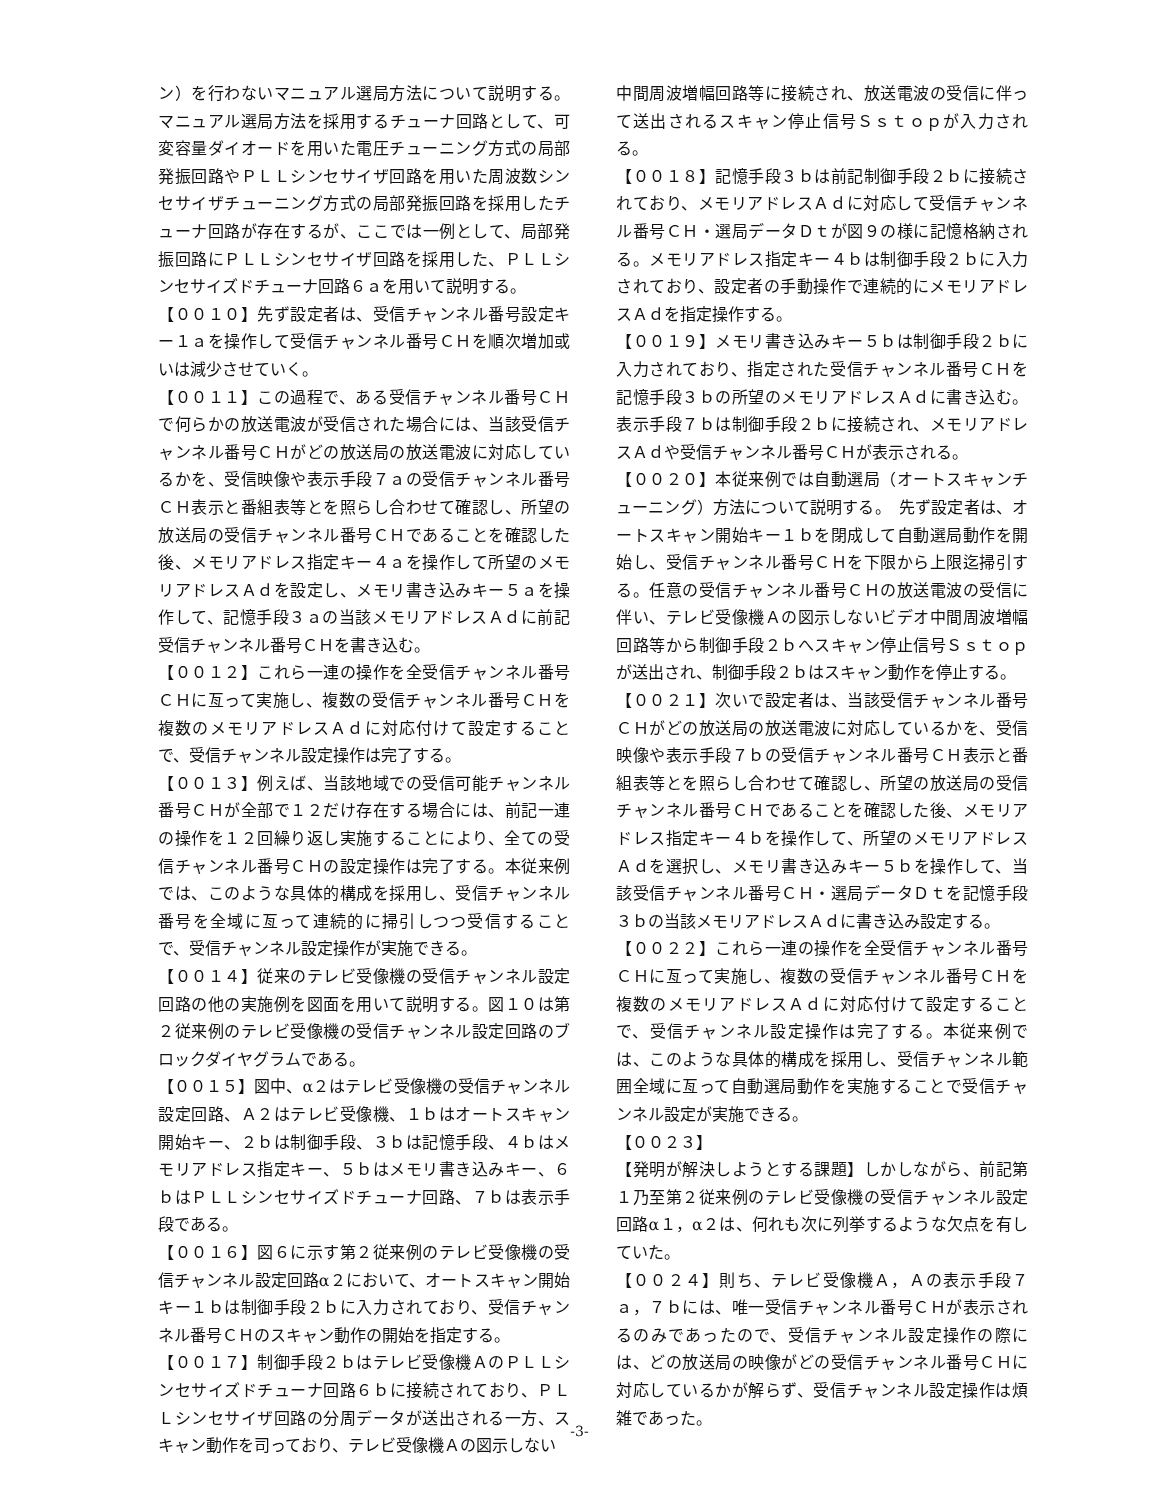ン）を行わないマニュアル選局方法について説明する。マニュアル選局方法を採用するチューナ回路として、可変容量ダイオードを用いた電圧チューニング方式の局部発振回路やＰＬＬシンセサイザ回路を用いた周波数シンセサイザチューニング方式の局部発振回路を採用したチューナ回路が存在するが、ここでは一例として、局部発振回路にＰＬＬシンセサイザ回路を採用した、ＰＬＬシンセサイズドチューナ回路６ａを用いて説明する。
【００１０】先ず設定者は、受信チャンネル番号設定キー１ａを操作して受信チャンネル番号ＣＨを順次増加或いは減少させていく。
【００１１】この過程で、ある受信チャンネル番号ＣＨで何らかの放送電波が受信された場合には、当該受信チャンネル番号ＣＨがどの放送局の放送電波に対応しているかを、受信映像や表示手段７ａの受信チャンネル番号ＣＨ表示と番組表等とを照らし合わせて確認し、所望の放送局の受信チャンネル番号ＣＨであることを確認した後、メモリアドレス指定キー４ａを操作して所望のメモリアドレスＡｄを設定し、メモリ書き込みキー５ａを操作して、記憶手段３ａの当該メモリアドレスＡｄに前記受信チャンネル番号ＣＨを書き込む。
【００１２】これら一連の操作を全受信チャンネル番号ＣＨに亙って実施し、複数の受信チャンネル番号ＣＨを複数のメモリアドレスＡｄに対応付けて設定することで、受信チャンネル設定操作は完了する。
【００１３】例えば、当該地域での受信可能チャンネル番号ＣＨが全部で１２だけ存在する場合には、前記一連の操作を１２回繰り返し実施することにより、全ての受信チャンネル番号ＣＨの設定操作は完了する。本従来例では、このような具体的構成を採用し、受信チャンネル番号を全域に亙って連続的に掃引しつつ受信することで、受信チャンネル設定操作が実施できる。
【００１４】従来のテレビ受像機の受信チャンネル設定回路の他の実施例を図面を用いて説明する。図１０は第２従来例のテレビ受像機の受信チャンネル設定回路のブロックダイヤグラムである。
【００１５】図中、α２はテレビ受像機の受信チャンネル設定回路、Ａ２はテレビ受像機、１ｂはオートスキャン開始キー、２ｂは制御手段、３ｂは記憶手段、４ｂはメモリアドレス指定キー、５ｂはメモリ書き込みキー、６ｂはＰＬＬシンセサイズドチューナ回路、７ｂは表示手段である。
【００１６】図６に示す第２従来例のテレビ受像機の受信チャンネル設定回路α２において、オートスキャン開始キー１ｂは制御手段２ｂに入力されており、受信チャンネル番号ＣＨのスキャン動作の開始を指定する。
【００１７】制御手段２ｂはテレビ受像機ＡのＰＬＬシンセサイズドチューナ回路６ｂに接続されており、ＰＬＬシンセサイザ回路の分周データが送出される一方、スキャン動作を司っており、テレビ受像機Ａの図示しない
中間周波増幅回路等に接続され、放送電波の受信に伴って送出されるスキャン停止信号Ｓｓｔｏｐが入力される。
【００１８】記憶手段３ｂは前記制御手段２ｂに接続されており、メモリアドレスＡｄに対応して受信チャンネル番号ＣＨ・選局データＤｔが図９の様に記憶格納される。メモリアドレス指定キー４ｂは制御手段２ｂに入力されており、設定者の手動操作で連続的にメモリアドレスＡｄを指定操作する。
【００１９】メモリ書き込みキー５ｂは制御手段２ｂに入力されており、指定された受信チャンネル番号ＣＨを記憶手段３ｂの所望のメモリアドレスＡｄに書き込む。表示手段７ｂは制御手段２ｂに接続され、メモリアドレスＡｄや受信チャンネル番号ＣＨが表示される。
【００２０】本従来例では自動選局（オートスキャンチューニング）方法について説明する。　先ず設定者は、オートスキャン開始キー１ｂを閉成して自動選局動作を開始し、受信チャンネル番号ＣＨを下限から上限迄掃引する。任意の受信チャンネル番号ＣＨの放送電波の受信に伴い、テレビ受像機Ａの図示しないビデオ中間周波増幅回路等から制御手段２ｂへスキャン停止信号Ｓｓｔｏｐが送出され、制御手段２ｂはスキャン動作を停止する。
【００２１】次いで設定者は、当該受信チャンネル番号ＣＨがどの放送局の放送電波に対応しているかを、受信映像や表示手段７ｂの受信チャンネル番号ＣＨ表示と番組表等とを照らし合わせて確認し、所望の放送局の受信チャンネル番号ＣＨであることを確認した後、メモリアドレス指定キー４ｂを操作して、所望のメモリアドレスＡｄを選択し、メモリ書き込みキー５ｂを操作して、当該受信チャンネル番号ＣＨ・選局データＤｔを記憶手段３ｂの当該メモリアドレスＡｄに書き込み設定する。
【００２２】これら一連の操作を全受信チャンネル番号ＣＨに亙って実施し、複数の受信チャンネル番号ＣＨを複数のメモリアドレスＡｄに対応付けて設定することで、受信チャンネル設定操作は完了する。本従来例では、このような具体的構成を採用し、受信チャンネル範囲全域に亙って自動選局動作を実施することで受信チャンネル設定が実施できる。
【００２３】
【発明が解決しようとする課題】しかしながら、前記第１乃至第２従来例のテレビ受像機の受信チャンネル設定回路α１，α２は、何れも次に列挙するような欠点を有していた。
【００２４】則ち、テレビ受像機Ａ，Ａの表示手段７ａ，７ｂには、唯一受信チャンネル番号ＣＨが表示されるのみであったので、受信チャンネル設定操作の際には、どの放送局の映像がどの受信チャンネル番号ＣＨに対応しているかが解らず、受信チャンネル設定操作は煩雑であった。
-3-